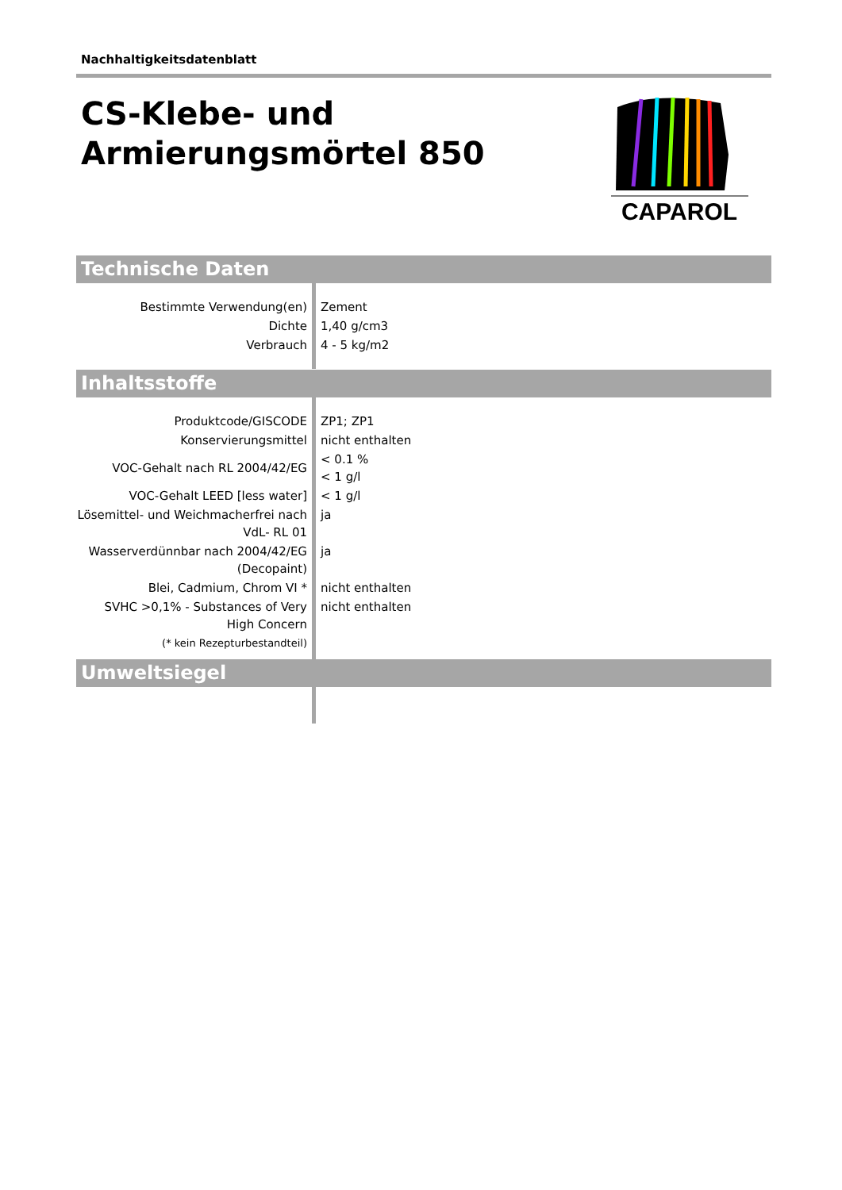Nachhaltigkeitsdatenblatt
CS-Klebe- und Armierungsmörtel 850
CAPAROL
Technische Daten
| Bestimmte Verwendung(en) | Zement |
| Dichte | 1,40 g/cm3 |
| Verbrauch | 4 - 5 kg/m2 |
Inhaltsstoffe
| Produktcode/GISCODE | ZP1; ZP1 |
| Konservierungsmittel | nicht enthalten |
| VOC-Gehalt nach RL 2004/42/EG | < 0.1 % < 1 g/l |
| VOC-Gehalt LEED [less water] | < 1 g/l |
| Lösemittel- und Weichmacherfrei nach VdL- RL 01 | ja |
| Wasserverdünnbar nach 2004/42/EG (Decopaint) | ja |
| Blei, Cadmium, Chrom VI * | nicht enthalten |
| SVHC >0,1% - Substances of Very High Concern | nicht enthalten |
| (* kein Rezepturbestandteil) | |
Umweltsiegel